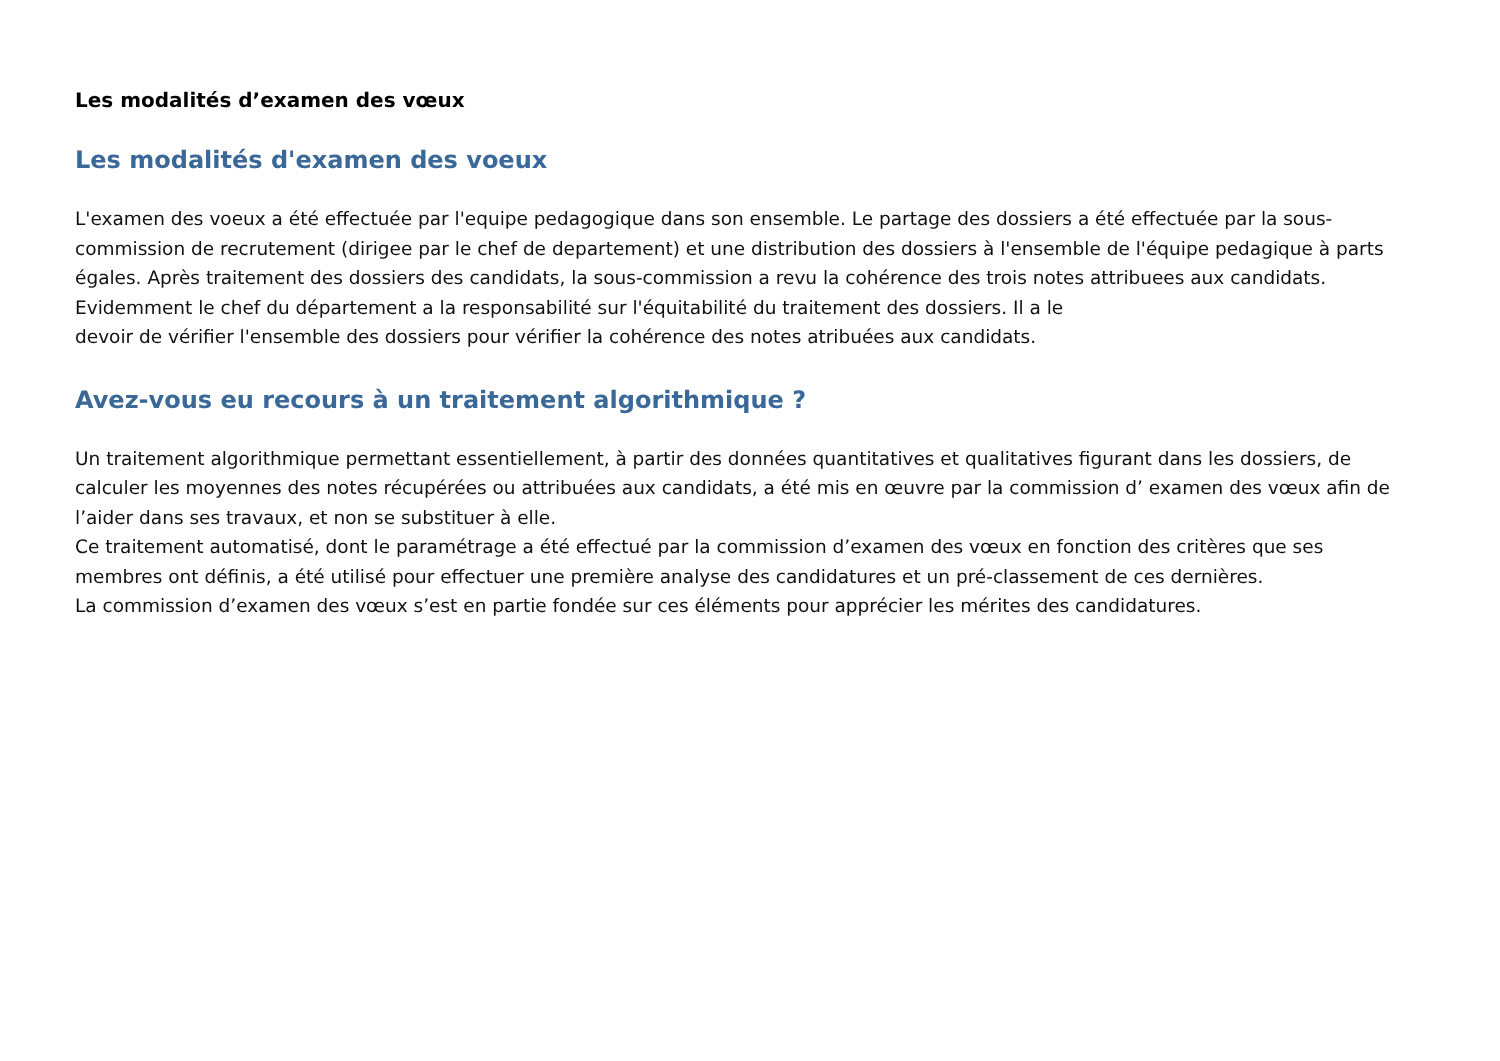Les modalités d’examen des vœux
Les modalités d'examen des voeux
L'examen des voeux a été effectuée par l'equipe pedagogique dans son ensemble. Le partage des dossiers a été effectuée par la sous- commission de recrutement (dirigee par le chef de departement) et une distribution des dossiers à l'ensemble de l'équipe pedagique à parts égales. Après traitement des dossiers des candidats, la sous-commission a revu la cohérence des trois notes attribuees aux candidats. Evidemment le chef du département a la responsabilité sur l'équitabilité du traitement des dossiers. Il a le
devoir de vérifier l'ensemble des dossiers pour vérifier la cohérence des notes atribuées aux candidats.
Avez-vous eu recours à un traitement algorithmique ?
Un traitement algorithmique permettant essentiellement, à partir des données quantitatives et qualitatives figurant dans les dossiers, de calculer les moyennes des notes récupérées ou attribuées aux candidats, a été mis en œuvre par la commission d’ examen des vœux afin de l’aider dans ses travaux, et non se substituer à elle.
Ce traitement automatisé, dont le paramétrage a été effectué par la commission d’examen des vœux en fonction des critères que ses membres ont définis, a été utilisé pour effectuer une première analyse des candidatures et un pré-classement de ces dernières.
La commission d’examen des vœux s’est en partie fondée sur ces éléments pour apprécier les mérites des candidatures.